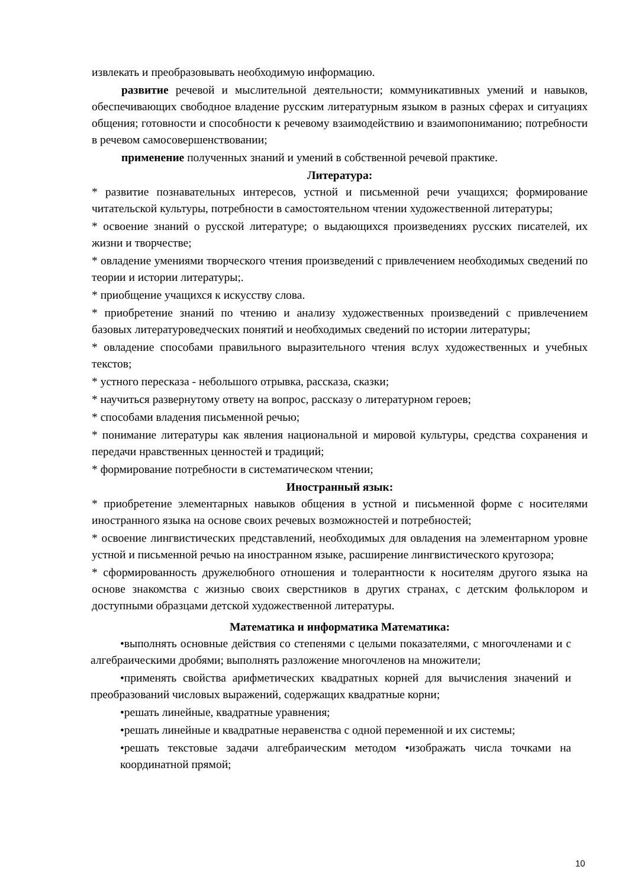извлекать и преобразовывать необходимую информацию.
развитие речевой и мыслительной деятельности; коммуникативных умений и навыков, обеспечивающих свободное владение русским литературным языком в разных сферах и ситуациях общения; готовности и способности к речевому взаимодействию и взаимопониманию; потребности в речевом самосовершенствовании;
применение полученных знаний и умений в собственной речевой практике.
Литература:
* развитие познавательных интересов, устной и письменной речи учащихся; формирование читательской культуры, потребности в самостоятельном чтении художественной литературы;
* освоение знаний о русской литературе; о выдающихся произведениях русских писателей, их жизни и творчестве;
* овладение умениями творческого чтения произведений с привлечением необходимых сведений по теории и истории литературы;.
* приобщение учащихся к искусству слова.
* приобретение знаний по чтению и анализу художественных произведений с привлечением базовых литературоведческих понятий и необходимых сведений по истории литературы;
* овладение способами правильного выразительного чтения вслух художественных и учебных текстов;
* устного пересказа - небольшого отрывка, рассказа, сказки;
* научиться развернутому ответу на вопрос, рассказу о литературном героев;
* способами владения письменной речью;
* понимание литературы как явления национальной и мировой культуры, средства сохранения и передачи нравственных ценностей и традиций;
* формирование потребности в систематическом чтении;
Иностранный язык:
* приобретение элементарных навыков общения в устной и письменной форме с носителями иностранного языка на основе своих речевых возможностей и потребностей;
* освоение лингвистических представлений, необходимых для овладения на элементарном уровне устной и письменной речью на иностранном языке, расширение лингвистического кругозора;
* сформированность дружелюбного отношения и толерантности к носителям другого языка на основе знакомства с жизнью своих сверстников в других странах, с детским фольклором и доступными образцами детской художественной литературы.
Математика и информатика Математика:
•выполнять основные действия со степенями с целыми показателями, с многочленами и с алгебраическими дробями; выполнять разложение многочленов на множители;
•применять свойства арифметических квадратных корней для вычисления значений и преобразований числовых выражений, содержащих квадратные корни;
•решать линейные, квадратные уравнения;
•решать линейные и квадратные неравенства с одной переменной и их системы;
•решать текстовые задачи алгебраическим методом •изображать числа точками на координатной прямой;
10